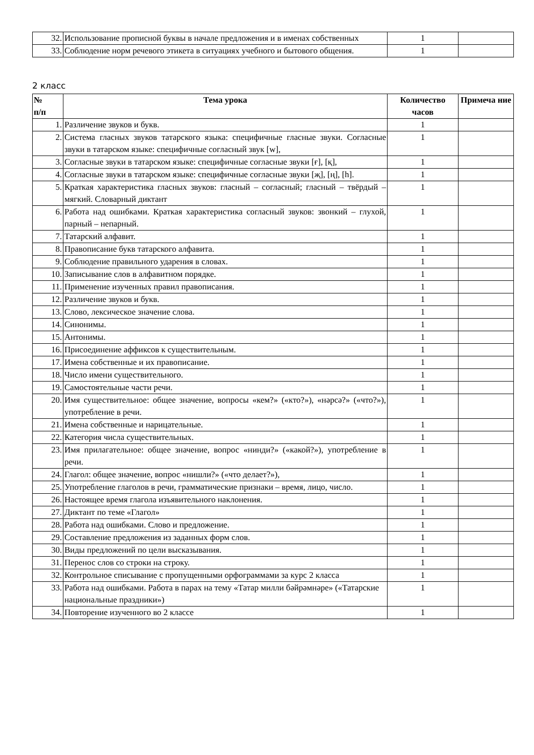| 32. | Использование прописной буквы в начале предложения и в именах собственных | 1 | |
| 33. | Соблюдение норм речевого этикета в ситуациях учебного и бытового общения. | 1 | |
2 класс
| № п/п | Тема урока | Количество часов | Примеча ние |
| --- | --- | --- | --- |
| 1. | Различение звуков и букв. | 1 | |
| 2. | Система гласных звуков татарского языка: специфичные гласные звуки. Согласные звуки в татарском языке: специфичные согласный звук [w], | 1 | |
| 3. | Согласные звуки в татарском языке: специфичные согласные звуки [ғ], [қ], | 1 | |
| 4. | Согласные звуки в татарском языке: специфичные согласные звуки [җ], [ң], [һ]. | 1 | |
| 5. | Краткая характеристика гласных звуков: гласный – согласный; гласный – твёрдый – мягкий. Словарный диктант | 1 | |
| 6. | Работа над ошибками. Краткая характеристика согласный звуков: звонкий – глухой, парный – непарный. | 1 | |
| 7. | Татарский алфавит. | 1 | |
| 8. | Правописание букв татарского алфавита. | 1 | |
| 9. | Соблюдение правильного ударения в словах. | 1 | |
| 10. | Записывание слов в алфавитном порядке. | 1 | |
| 11. | Применение изученных правил правописания. | 1 | |
| 12. | Различение звуков и букв. | 1 | |
| 13. | Слово, лексическое значение слова. | 1 | |
| 14. | Синонимы. | 1 | |
| 15. | Антонимы. | 1 | |
| 16. | Присоединение аффиксов к существительным. | 1 | |
| 17. | Имена собственные и их правописание. | 1 | |
| 18. | Число имени существительного. | 1 | |
| 19. | Самостоятельные части речи. | 1 | |
| 20. | Имя существительное: общее значение, вопросы «кем?» («кто?»), «нәрсә?» («что?»), употребление в речи. | 1 | |
| 21. | Имена собственные и нарицательные. | 1 | |
| 22. | Категория числа существительных. | 1 | |
| 23. | Имя прилагательное: общее значение, вопрос «нинди?» («какой?»), употребление в речи. | 1 | |
| 24. | Глагол: общее значение, вопрос «нишли?» («что делает?»), | 1 | |
| 25. | Употребление глаголов в речи, грамматические признаки – время, лицо, число. | 1 | |
| 26. | Настоящее время глагола изъявительного наклонения. | 1 | |
| 27. | Диктант по теме «Глагол» | 1 | |
| 28. | Работа над ошибками. Слово и предложение. | 1 | |
| 29. | Составление предложения из заданных форм слов. | 1 | |
| 30. | Виды предложений по цели высказывания. | 1 | |
| 31. | Перенос слов со строки на строку. | 1 | |
| 32. | Контрольное списывание с пропущенными орфограммами за курс 2 класса | 1 | |
| 33. | Работа над ошибками. Работа в парах на тему «Татар милли бәйрәмнәре» («Татарские национальные праздники») | 1 | |
| 34. | Повторение изученного во 2 классе | 1 | |